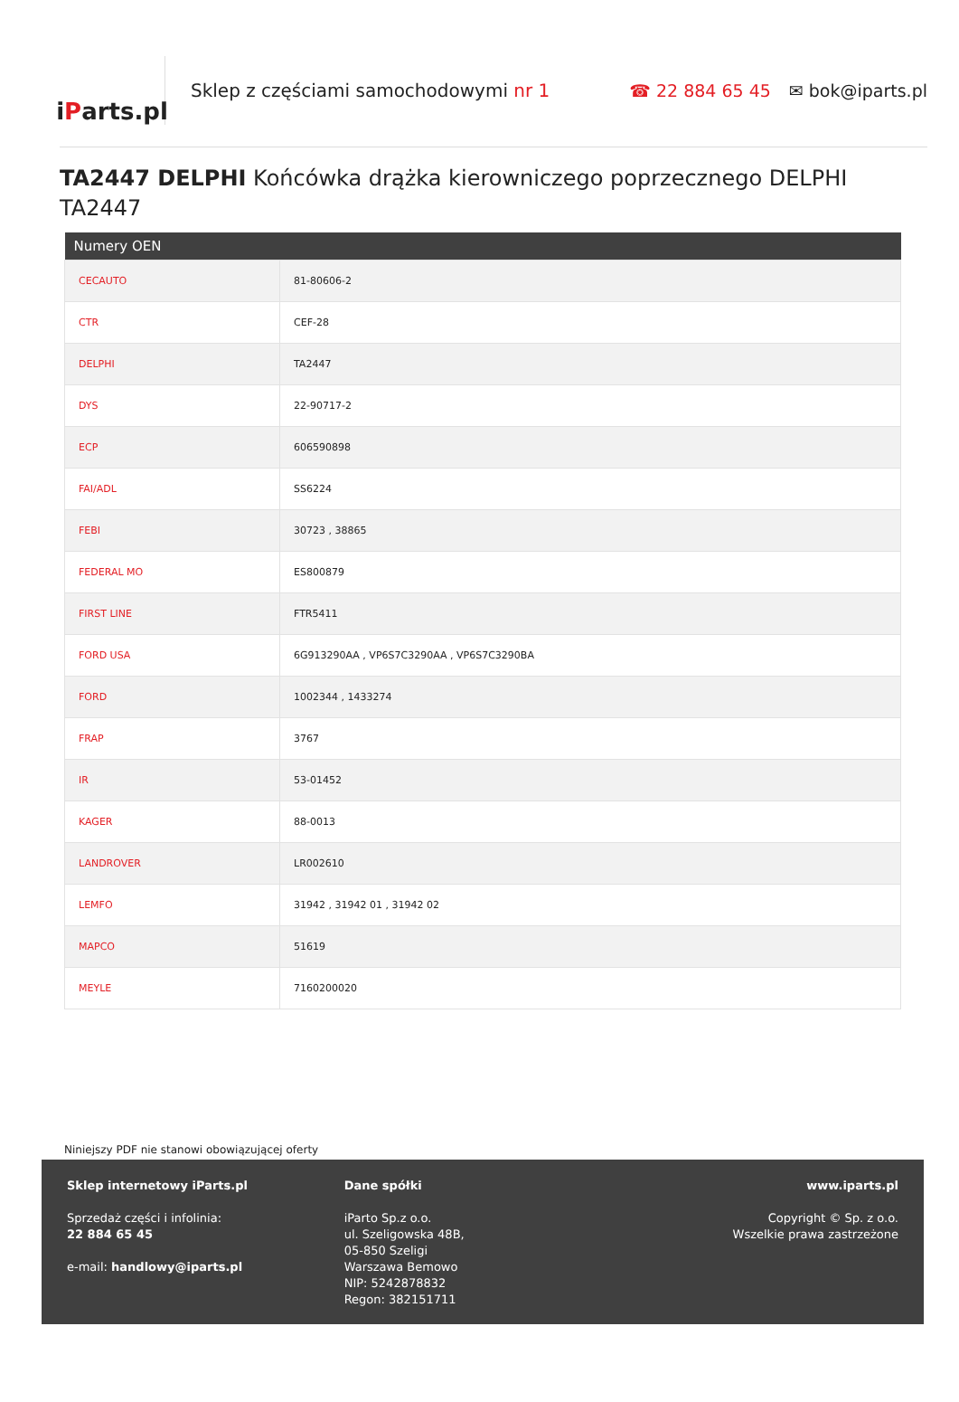i P arts.pl
Sklep z częściami samochodowymi nr 1
☎ 22 884 65 45 ✉ bok@iparts.pl
TA2447 DELPHI Końcówka drążka kierowniczego poprzecznego DELPHI TA2447
| Numery OEN | |
| --- | --- |
| CECAUTO | 81-80606-2 |
| CTR | CEF-28 |
| DELPHI | TA2447 |
| DYS | 22-90717-2 |
| ECP | 606590898 |
| FAI/ADL | SS6224 |
| FEBI | 30723 , 38865 |
| FEDERAL MO | ES800879 |
| FIRST LINE | FTR5411 |
| FORD USA | 6G913290AA , VP6S7C3290AA , VP6S7C3290BA |
| FORD | 1002344 , 1433274 |
| FRAP | 3767 |
| IR | 53-01452 |
| KAGER | 88-0013 |
| LANDROVER | LR002610 |
| LEMFO | 31942 , 31942 01 , 31942 02 |
| MAPCO | 51619 |
| MEYLE | 7160200020 |
Niniejszy PDF nie stanowi obowiązującej oferty
Sklep internetowy iParts.pl
Sprzedaż części i infolinia:
22 884 65 45
e-mail: handlowy@iparts.pl
Dane spółki
iParto Sp.z o.o.
ul. Szeligowska 48B,
05-850 Szeligi
Warszawa Bemowo
NIP: 5242878832
Regon: 382151711
www.iparts.pl
Copyright © Sp. z o.o.
Wszelkie prawa zastrzeżone